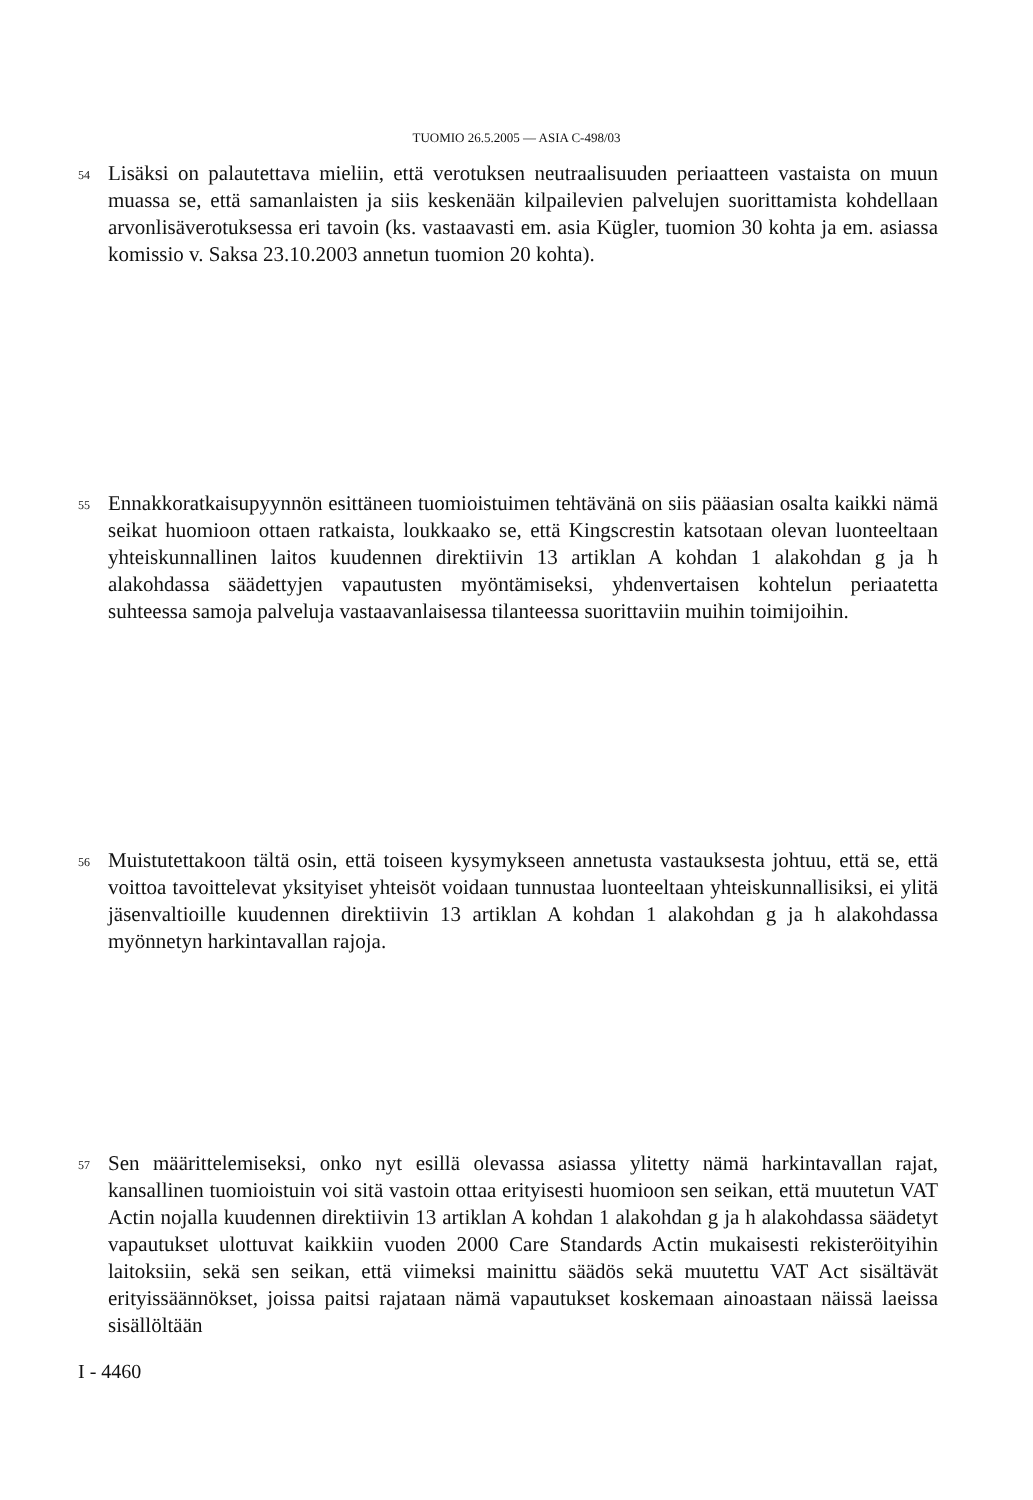TUOMIO 26.5.2005 — ASIA C-498/03
54 Lisäksi on palautettava mieliin, että verotuksen neutraalisuuden periaatteen vastaista on muun muassa se, että samanlaisten ja siis keskenään kilpailevien palvelujen suorittamista kohdellaan arvonlisäverotuksessa eri tavoin (ks. vastaavasti em. asia Kügler, tuomion 30 kohta ja em. asiassa komissio v. Saksa 23.10.2003 annetun tuomion 20 kohta).
55 Ennakkoratkaisupyynnön esittäneen tuomioistuimen tehtävänä on siis pääasian osalta kaikki nämä seikat huomioon ottaen ratkaista, loukkaako se, että Kingscrestin katsotaan olevan luonteeltaan yhteiskunnallinen laitos kuudennen direktiivin 13 artiklan A kohdan 1 alakohdan g ja h alakohdassa säädettyjen vapautusten myöntämiseksi, yhdenvertaisen kohtelun periaatetta suhteessa samoja palveluja vastaavanlaisessa tilanteessa suorittaviin muihin toimijoihin.
56 Muistutettakoon tältä osin, että toiseen kysymykseen annetusta vastauksesta johtuu, että se, että voittoa tavoittelevat yksityiset yhteisöt voidaan tunnustaa luonteeltaan yhteiskunnallisiksi, ei ylitä jäsenvaltioille kuudennen direktiivin 13 artiklan A kohdan 1 alakohdan g ja h alakohdassa myönnetyn harkintavallan rajoja.
57 Sen määrittelemiseksi, onko nyt esillä olevassa asiassa ylitetty nämä harkintavallan rajat, kansallinen tuomioistuin voi sitä vastoin ottaa erityisesti huomioon sen seikan, että muutetun VAT Actin nojalla kuudennen direktiivin 13 artiklan A kohdan 1 alakohdan g ja h alakohdassa säädetyt vapautukset ulottuvat kaikkiin vuoden 2000 Care Standards Actin mukaisesti rekisteröityihin laitoksiin, sekä sen seikan, että viimeksi mainittu säädös sekä muutettu VAT Act sisältävät erityissäännökset, joissa paitsi rajataan nämä vapautukset koskemaan ainoastaan näissä laeissa sisällöltään
I - 4460